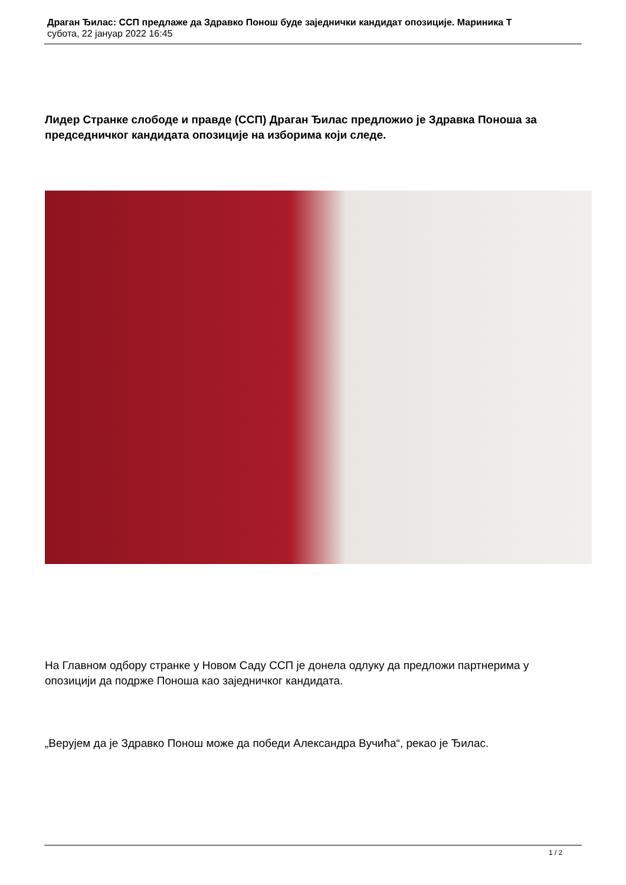Драган Ђилас: ССП предлаже да Здравко Понош буде заједнички кандидат опозиције. Мариника Т
субота, 22 јануар 2022 16:45
Лидер Странке слободе и правде (ССП) Драган Ђилас предложио је Здравка Поноша за председничког кандидата опозиције на изборима који следе.
На Главном одбору странке у Новом Саду ССП је донела одлуку да предложи партнерима у опозицији да подрже Поноша као заједничког кандидата.
„Верујем да је Здравко Понош може да победи Александра Вучића“, рекао је Ђилас.
1 / 2